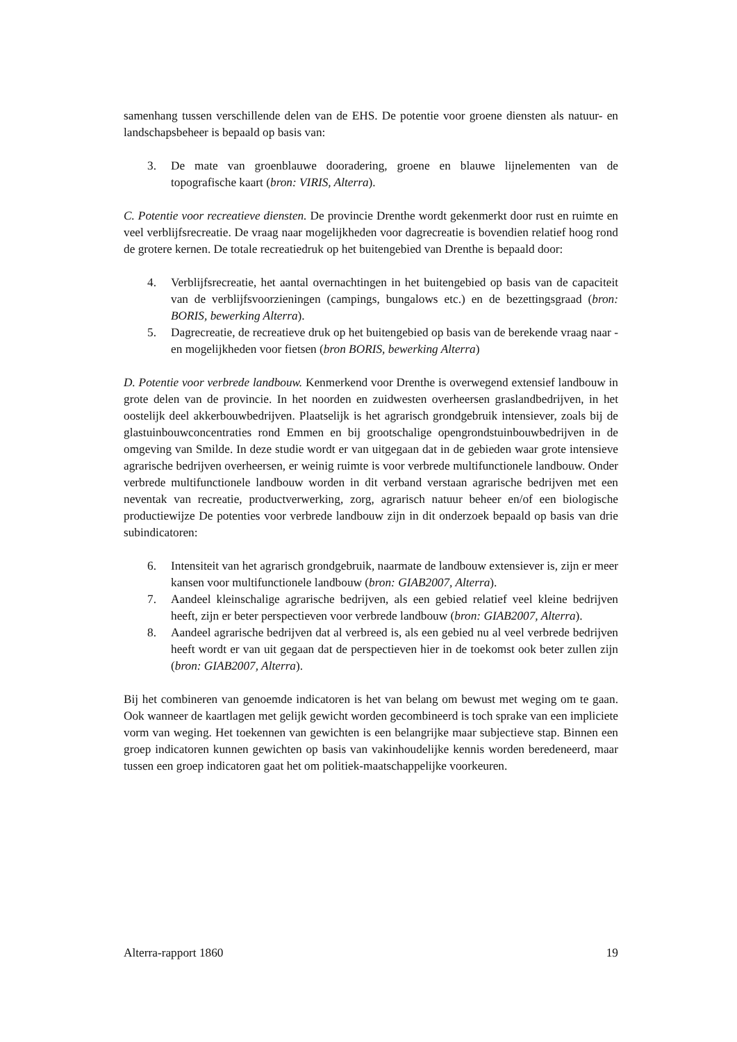samenhang tussen verschillende delen van de EHS. De potentie voor groene diensten als natuur- en landschapsbeheer is bepaald op basis van:
3. De mate van groenblauwe dooradering, groene en blauwe lijnelementen van de topografische kaart (bron: VIRIS, Alterra).
C. Potentie voor recreatieve diensten. De provincie Drenthe wordt gekenmerkt door rust en ruimte en veel verblijfsrecreatie. De vraag naar mogelijkheden voor dagrecreatie is bovendien relatief hoog rond de grotere kernen. De totale recreatiedruk op het buitengebied van Drenthe is bepaald door:
4. Verblijfsrecreatie, het aantal overnachtingen in het buitengebied op basis van de capaciteit van de verblijfsvoorzieningen (campings, bungalows etc.) en de bezettingsgraad (bron: BORIS, bewerking Alterra).
5. Dagrecreatie, de recreatieve druk op het buitengebied op basis van de berekende vraag naar - en mogelijkheden voor fietsen (bron BORIS, bewerking Alterra)
D. Potentie voor verbrede landbouw. Kenmerkend voor Drenthe is overwegend extensief landbouw in grote delen van de provincie. In het noorden en zuidwesten overheersen graslandbedrijven, in het oostelijk deel akkerbouwbedrijven. Plaatselijk is het agrarisch grondgebruik intensiever, zoals bij de glastuinbouwconcentraties rond Emmen en bij grootschalige opengrondstuinbouwbedrijven in de omgeving van Smilde. In deze studie wordt er van uitgegaan dat in de gebieden waar grote intensieve agrarische bedrijven overheersen, er weinig ruimte is voor verbrede multifunctionele landbouw. Onder verbrede multifunctionele landbouw worden in dit verband verstaan agrarische bedrijven met een neventak van recreatie, productverwerking, zorg, agrarisch natuur beheer en/of een biologische productiewijze De potenties voor verbrede landbouw zijn in dit onderzoek bepaald op basis van drie subindicatoren:
6. Intensiteit van het agrarisch grondgebruik, naarmate de landbouw extensiever is, zijn er meer kansen voor multifunctionele landbouw (bron: GIAB2007, Alterra).
7. Aandeel kleinschalige agrarische bedrijven, als een gebied relatief veel kleine bedrijven heeft, zijn er beter perspectieven voor verbrede landbouw (bron: GIAB2007, Alterra).
8. Aandeel agrarische bedrijven dat al verbreed is, als een gebied nu al veel verbrede bedrijven heeft wordt er van uit gegaan dat de perspectieven hier in de toekomst ook beter zullen zijn (bron: GIAB2007, Alterra).
Bij het combineren van genoemde indicatoren is het van belang om bewust met weging om te gaan. Ook wanneer de kaartlagen met gelijk gewicht worden gecombineerd is toch sprake van een impliciete vorm van weging. Het toekennen van gewichten is een belangrijke maar subjectieve stap. Binnen een groep indicatoren kunnen gewichten op basis van vakinhoudelijke kennis worden beredeneerd, maar tussen een groep indicatoren gaat het om politiek-maatschappelijke voorkeuren.
Alterra-rapport 1860 19